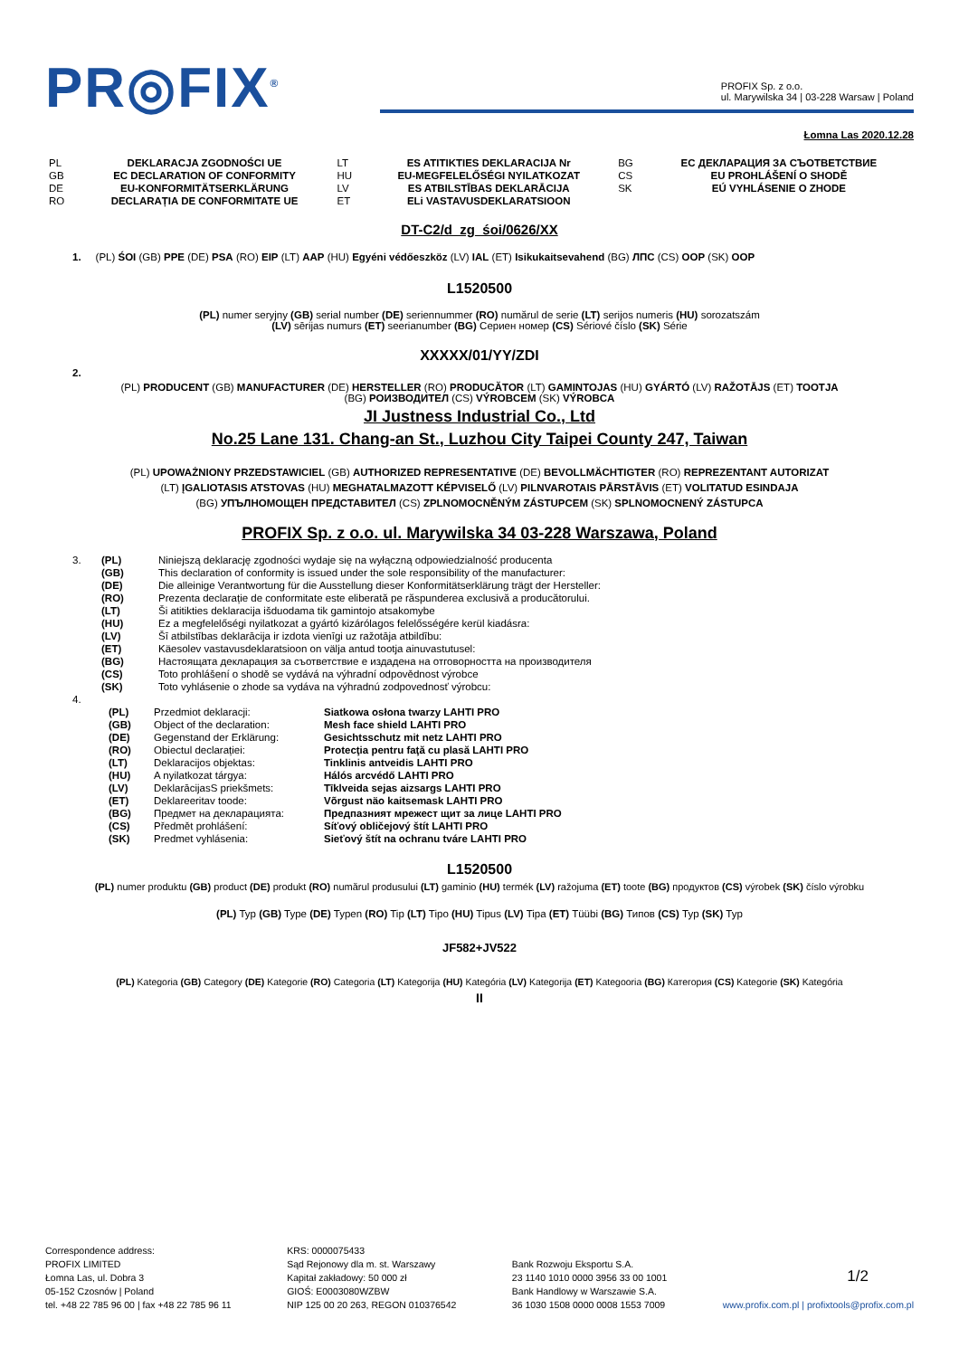PR◎FIX<sup>®</sup>
PROFIX Sp. z o.o.
ul. Marywilska 34 | 03-228 Warsaw | Poland
Łomna Las 2020.12.28
| PL | DEKLARACJA ZGODNOŚCI UE | LT | ES ATITIKTIES DEKLARACIJA Nr | BG | ЕС ДЕКЛАРАЦИЯ ЗА СЪОТВЕТСТВИЕ |
| GB | EC DECLARATION OF CONFORMITY | HU | EU-MEGFELELŐSÉGI NYILATKOZAT | CS | EU PROHLÁŠENÍ O SHODĚ |
| DE | EU-KONFORMITÄTSERKLÄRUNG | LV | ES ATBILSTĪBAS DEKLARĀCIJA | SK | EÚ VYHLÁSENIE O ZHODE |
| RO | DECLARAȚIA DE CONFORMITATE UE | ET | ELi VASTAVUSDEKLARATSIOON | | |
DT-C2/d_zg_śoi/0626/XX
1. (PL) ŚOI (GB) PPE (DE) PSA (RO) EIP (LT) AAP (HU) Egyéni védőeszköz (LV) IAL (ET) Isikukaitsevahend (BG) ЛПС (CS) OOP (SK) OOP
L1520500
(PL) numer seryjny (GB) serial number (DE) seriennummer (RO) numărul de serie (LT) serijos numeris (HU) sorozatszám
(LV) sērijas numurs (ET) seerianumber (BG) Сериен номер (CS) Sériové číslo (SK) Série
XXXXX/01/YY/ZDI
2.
(PL) PRODUCENT (GB) MANUFACTURER (DE) HERSTELLER (RO) PRODUCĂTOR (LT) GAMINTOJAS (HU) GYÁRTÓ (LV) RAŽOTĀJS (ET) TOOTJA
(BG) РОИЗВОДИТЕЛ (CS) VÝROBCEM (SK) VÝROBCA
JI Justness Industrial Co., Ltd
No.25 Lane 131. Chang-an St., Luzhou City Taipei County 247, Taiwan
(PL) UPOWAŻNIONY PRZEDSTAWICIEL (GB) AUTHORIZED REPRESENTATIVE (DE) BEVOLLMÄCHTIGTER (RO) REPREZENTANT AUTORIZAT
(LT) ĮGALIOTASIS ATSTOVAS (HU) MEGHATALMAZOTT KÉPVISELŐ (LV) PILNVAROTAIS PĀRSTĀVIS (ET) VOLITATUD ESINDAJA
(BG) УПЪЛНОМОЩЕН ПРЕДСТАВИТЕЛ (CS) ZPLNOMOCNĚNÝM ZÁSTUPCEM (SK) SPLNOMOCNENÝ ZÁSTUPCA
PROFIX Sp. z o.o. ul. Marywilska 34 03-228 Warszawa, Poland
| 3. | (PL) | Niniejszą deklarację zgodności wydaje się na wyłączną odpowiedzialność producenta |
| | (GB) | This declaration of conformity is issued under the sole responsibility of the manufacturer: |
| | (DE) | Die alleinige Verantwortung für die Ausstellung dieser Konformitätserklärung trägt der Hersteller: |
| | (RO) | Prezenta declarație de conformitate este eliberată pe răspunderea exclusivă a producătorului. |
| | (LT) | Ši atitikties deklaracija išduodama tik gamintojo atsakomybe |
| | (HU) | Ez a megfelelőségi nyilatkozat a gyártó kizárólagos felelősségére kerül kiadásra: |
| | (LV) | Šī atbilstības deklarācija ir izdota vienīgi uz ražotāja atbildību: |
| | (ET) | Käesolev vastavusdeklaratsioon on välja antud tootja ainuvastutusel: |
| | (BG) | Настоящата декларация за съответствие е издадена на отговорността на производителя |
| | (CS) | Toto prohlášení o shodě se vydává na výhradní odpovědnost výrobce |
| | (SK) | Toto vyhlásenie o zhode sa vydáva na výhradnú zodpovednosť výrobcu: |
| 4. | | |
| (PL) | Przedmiot deklaracji: | Siatkowa osłona twarzy LAHTI PRO |
| (GB) | Object of the declaration: | Mesh face shield LAHTI PRO |
| (DE) | Gegenstand der Erklärung: | Gesichtsschutz mit netz LAHTI PRO |
| (RO) | Obiectul declarației: | Protecţia pentru faţă cu plasă LAHTI PRO |
| (LT) | Deklaracijos objektas: | Tinklinis antveidis LAHTI PRO |
| (HU) | A nyilatkozat tárgya: | Hálós arcvédő LAHTI PRO |
| (LV) | DeklarācijasS priekšmets: | Tīklveida sejas aizsargs LAHTI PRO |
| (ET) | Deklareeritav toode: | Võrgust näo kaitsemask LAHTI PRO |
| (BG) | Предмет на декларацията: | Предпазният мрежест щит за лице LAHTI PRO |
| (CS) | Předmět prohlášení: | Síťový obličejový štít LAHTI PRO |
| (SK) | Predmet vyhlásenia: | Sieťový štít na ochranu tváre LAHTI PRO |
L1520500
(PL) numer produktu (GB) product (DE) produkt (RO) numărul produsului (LT) gaminio (HU) termék (LV) ražojuma (ET) toote (BG) продуктов (CS) výrobek (SK) číslo výrobku
(PL) Typ (GB) Type (DE) Typen (RO) Tip (LT) Tipo (HU) Tipus (LV) Tipa (ET) Tüübi (BG) Типов (CS) Typ (SK) Typ
JF582+JV522
(PL) Kategoria (GB) Category (DE) Kategorie (RO) Categoria (LT) Kategorija (HU) Kategória (LV) Kategorija (ET) Kategooria (BG) Категория (CS) Kategorie (SK) Kategória
II
Correspondence address:
PROFIX LIMITED
Łomna Las, ul. Dobra 3
05-152 Czosnów | Poland
tel. +48 22 785 96 00 | fax +48 22 785 96 11
KRS: 0000075433
Sąd Rejonowy dla m. st. Warszawy
Kapitał zakładowy: 50 000 zł
GIOŚ: E0003080WZBW
NIP 125 00 20 263, REGON 010376542
Bank Rozwoju Eksportu S.A.
23 1140 1010 0000 3956 33 00 1001
Bank Handlowy w Warszawie S.A.
36 1030 1508 0000 0008 1553 7009
1/2
www.profix.com.pl | profixtools@profix.com.pl